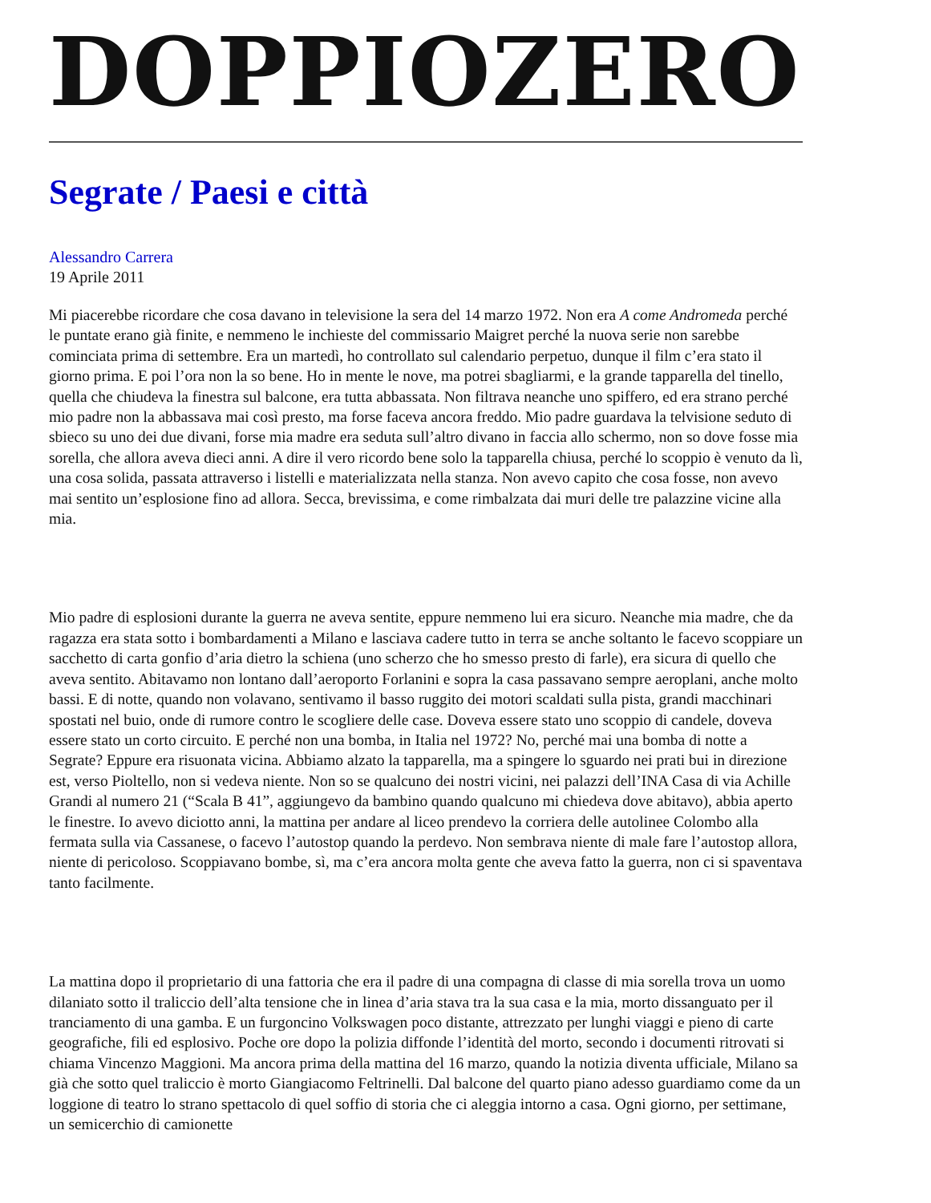DOPPIOZERO
Segrate / Paesi e città
Alessandro Carrera
19 Aprile 2011
Mi piacerebbe ricordare che cosa davano in televisione la sera del 14 marzo 1972. Non era A come Andromeda perché le puntate erano già finite, e nemmeno le inchieste del commissario Maigret perché la nuova serie non sarebbe cominciata prima di settembre. Era un martedì, ho controllato sul calendario perpetuo, dunque il film c’era stato il giorno prima. E poi l’ora non la so bene. Ho in mente le nove, ma potrei sbagliarmi, e la grande tapparella del tinello, quella che chiudeva la finestra sul balcone, era tutta abbassata. Non filtrava neanche uno spiffero, ed era strano perché mio padre non la abbassava mai così presto, ma forse faceva ancora freddo. Mio padre guardava la telvisione seduto di sbieco su uno dei due divani, forse mia madre era seduta sull’altro divano in faccia allo schermo, non so dove fosse mia sorella, che allora aveva dieci anni. A dire il vero ricordo bene solo la tapparella chiusa, perché lo scoppio è venuto da lì, una cosa solida, passata attraverso i listelli e materializzata nella stanza. Non avevo capito che cosa fosse, non avevo mai sentito un’esplosione fino ad allora. Secca, brevissima, e come rimbalzata dai muri delle tre palazzine vicine alla mia.
Mio padre di esplosioni durante la guerra ne aveva sentite, eppure nemmeno lui era sicuro. Neanche mia madre, che da ragazza era stata sotto i bombardamenti a Milano e lasciava cadere tutto in terra se anche soltanto le facevo scoppiare un sacchetto di carta gonfio d’aria dietro la schiena (uno scherzo che ho smesso presto di farle), era sicura di quello che aveva sentito. Abitavamo non lontano dall’aeroporto Forlanini e sopra la casa passavano sempre aeroplani, anche molto bassi. E di notte, quando non volavano, sentivamo il basso ruggito dei motori scaldati sulla pista, grandi macchinari spostati nel buio, onde di rumore contro le scogliere delle case. Doveva essere stato uno scoppio di candele, doveva essere stato un corto circuito. E perché non una bomba, in Italia nel 1972? No, perché mai una bomba di notte a Segrate? Eppure era risuonata vicina. Abbiamo alzato la tapparella, ma a spingere lo sguardo nei prati bui in direzione est, verso Pioltello, non si vedeva niente. Non so se qualcuno dei nostri vicini, nei palazzi dell’INA Casa di via Achille Grandi al numero 21 (“Scala B 41”, aggiungevo da bambino quando qualcuno mi chiedeva dove abitavo), abbia aperto le finestre. Io avevo diciotto anni, la mattina per andare al liceo prendevo la corriera delle autolinee Colombo alla fermata sulla via Cassanese, o facevo l’autostop quando la perdevo. Non sembrava niente di male fare l’autostop allora, niente di pericoloso. Scoppiavano bombe, sì, ma c’era ancora molta gente che aveva fatto la guerra, non ci si spaventava tanto facilmente.
La mattina dopo il proprietario di una fattoria che era il padre di una compagna di classe di mia sorella trova un uomo dilaniato sotto il traliccio dell’alta tensione che in linea d’aria stava tra la sua casa e la mia, morto dissanguato per il tranciamento di una gamba. E un furgoncino Volkswagen poco distante, attrezzato per lunghi viaggi e pieno di carte geografiche, fili ed esplosivo. Poche ore dopo la polizia diffonde l’identità del morto, secondo i documenti ritrovati si chiama Vincenzo Maggioni. Ma ancora prima della mattina del 16 marzo, quando la notizia diventa ufficiale, Milano sa già che sotto quel traliccio è morto Giangiacomo Feltrinelli. Dal balcone del quarto piano adesso guardiamo come da un loggione di teatro lo strano spettacolo di quel soffio di storia che ci aleggia intorno a casa. Ogni giorno, per settimane, un semicerchio di camionette